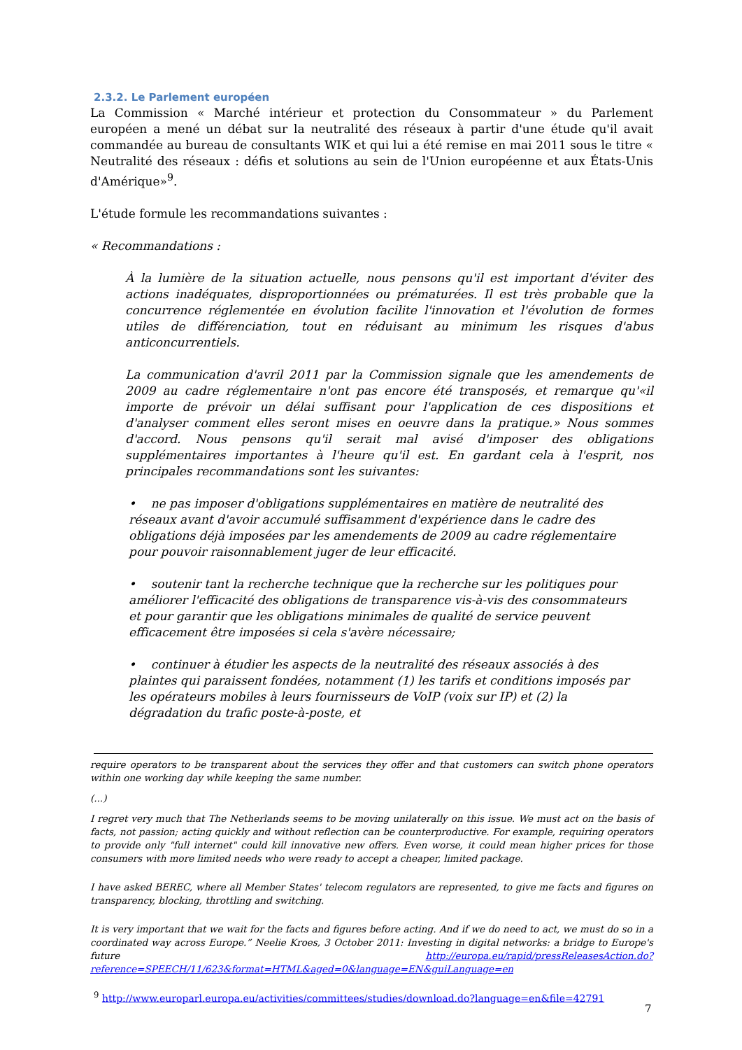2.3.2. Le Parlement européen
La Commission « Marché intérieur et protection du Consommateur » du Parlement européen a mené un débat sur la neutralité des réseaux à partir d'une étude qu'il avait commandée au bureau de consultants WIK et qui lui a été remise en mai 2011 sous le titre « Neutralité des réseaux : défis et solutions au sein de l'Union européenne et aux États-Unis d'Amérique»<sup>9</sup>.
L'étude formule les recommandations suivantes :
« Recommandations :
À la lumière de la situation actuelle, nous pensons qu'il est important d'éviter des actions inadéquates, disproportionnées ou prématurées. Il est très probable que la concurrence réglementée en évolution facilite l'innovation et l'évolution de formes utiles de différenciation, tout en réduisant au minimum les risques d'abus anticoncurrentiels.
La communication d'avril 2011 par la Commission signale que les amendements de 2009 au cadre réglementaire n'ont pas encore été transposés, et remarque qu'«il importe de prévoir un délai suffisant pour l'application de ces dispositions et d'analyser comment elles seront mises en oeuvre dans la pratique.» Nous sommes d'accord. Nous pensons qu'il serait mal avisé d'imposer des obligations supplémentaires importantes à l'heure qu'il est. En gardant cela à l'esprit, nos principales recommandations sont les suivantes:
• ne pas imposer d'obligations supplémentaires en matière de neutralité des réseaux avant d'avoir accumulé suffisamment d'expérience dans le cadre des obligations déjà imposées par les amendements de 2009 au cadre réglementaire pour pouvoir raisonnablement juger de leur efficacité.
• soutenir tant la recherche technique que la recherche sur les politiques pour améliorer l'efficacité des obligations de transparence vis-à-vis des consommateurs et pour garantir que les obligations minimales de qualité de service peuvent efficacement être imposées si cela s'avère nécessaire;
• continuer à étudier les aspects de la neutralité des réseaux associés à des plaintes qui paraissent fondées, notamment (1) les tarifs et conditions imposés par les opérateurs mobiles à leurs fournisseurs de VoIP (voix sur IP) et (2) la dégradation du trafic poste-à-poste, et
require operators to be transparent about the services they offer and that customers can switch phone operators within one working day while keeping the same number.
(...)
I regret very much that The Netherlands seems to be moving unilaterally on this issue. We must act on the basis of facts, not passion; acting quickly and without reflection can be counterproductive. For example, requiring operators to provide only "full internet" could kill innovative new offers. Even worse, it could mean higher prices for those consumers with more limited needs who were ready to accept a cheaper, limited package.
I have asked BEREC, where all Member States' telecom regulators are represented, to give me facts and figures on transparency, blocking, throttling and switching.
It is very important that we wait for the facts and figures before acting. And if we do need to act, we must do so in a coordinated way across Europe.” Neelie Kroes, 3 October 2011: Investing in digital networks: a bridge to Europe's future http://europa.eu/rapid/pressReleasesAction.do?reference=SPEECH/11/623&format=HTML&aged=0&language=EN&guiLanguage=en
<sup>9</sup> http://www.europarl.europa.eu/activities/committees/studies/download.do?language=en&file=42791
7